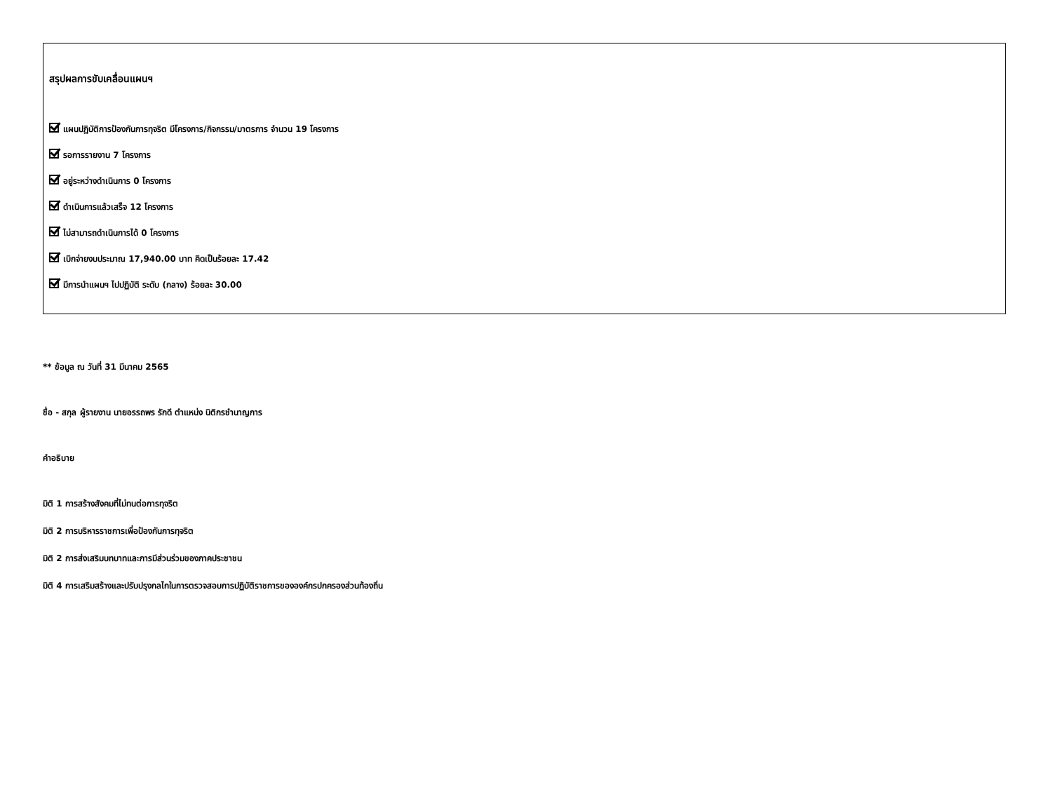สรุปผลการขับเคลื่อนแผนฯ
แผนปฏิบัติการป้องกันการทุจริต มีโครงการ/กิจกรรม/มาตรการ จำนวน 19 โครงการ
รอการรายงาน 7 โครงการ
อยู่ระหว่างดำเนินการ 0 โครงการ
ดำเนินการแล้วเสร็จ 12 โครงการ
ไม่สามารถดำเนินการได้ 0 โครงการ
เบิกจ่ายงบประมาณ 17,940.00 บาท คิดเป็นร้อยละ 17.42
มีการนำแผนฯ ไปปฏิบัติ ระดับ (กลาง) ร้อยละ 30.00
** ข้อมูล ณ วันที่ 31 มีนาคม 2565
ชื่อ - สกุล ผู้รายงาน นายอรรถพร รักดี ตำแหน่ง นิติกรชำนาญการ
คำอธิบาย
มิติ 1 การสร้างสังคมที่ไม่ทนต่อการทุจริต
มิติ 2 การบริหารราชการเพื่อป้องกันการทุจริต
มิติ 2 การส่งเสริมบทบาทและการมีส่วนร่วมของภาคประชาชน
มิติ 4 การเสริมสร้างและปรับปรุงกลไกในการตรวจสอบการปฏิบัติราชการขององค์กรปกครองส่วนท้องถิ่น